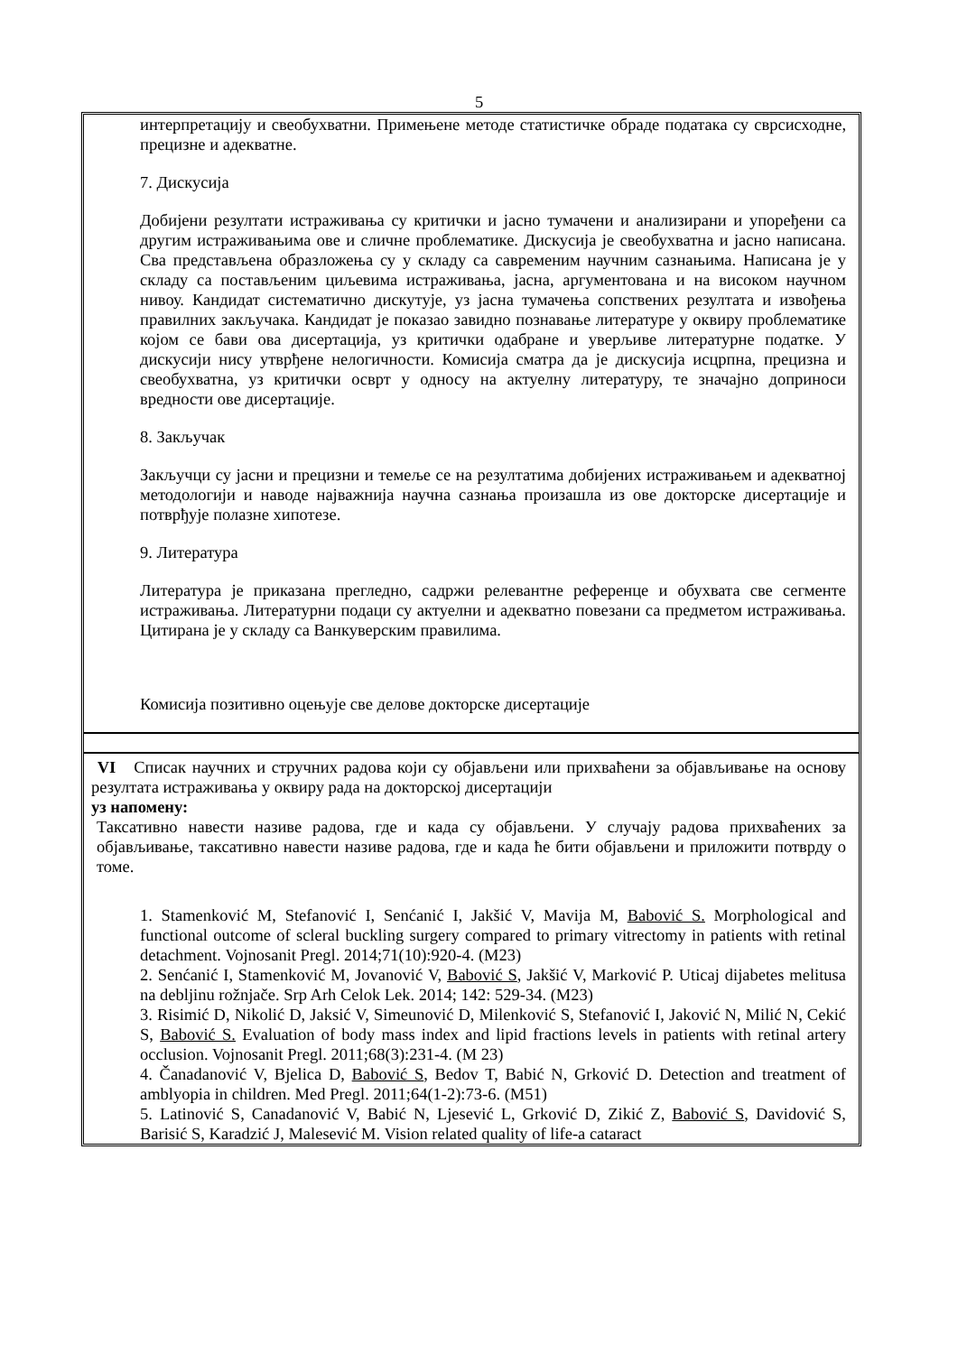5
интерпретацију и свеобухватни. Примењене методе статистичке обраде података су сврсисходне, прецизне и адекватне.
7. Дискусија
Добијени резултати истраживања су критички и јасно тумачени и анализирани и упоређени са другим истраживањима ове и сличне проблематике. Дискусија је свеобухватна и јасно написана. Сва представљена образложења су у складу са савременим научним сазнањима. Написана је у складу са постављеним циљевима истраживања, јасна, аргументована и на високом научном нивоу. Кандидат систематично дискутује, уз јасна тумачења сопствених резултата и извођења правилних закључака. Кандидат је показао завидно познавање литературе у оквиру проблематике којом се бави ова дисертација, уз критички одабране и уверљиве литературне податке. У дискусији нису утврђене нелогичности. Комисија сматра да је дискусија исцрпна, прецизна и свеобухватна, уз критички осврт у односу на актуелну литературу, те значајно доприноси вредности ове дисертације.
8. Закључак
Закључци су јасни и прецизни и темеље се на резултатима добијених истраживањем и адекватној методологији и наводе најважнија научна сазнања произашла из ове докторске дисертације и потврђује полазне хипотезе.
9. Литература
Литература је приказана прегледно, садржи релевантне референце и обухвата све сегменте истраживања. Литературни подаци су актуелни и адекватно повезани са предметом истраживања. Цитирана је у складу са Ванкуверским правилима.
Комисија позитивно оцењује све делове докторске дисертације
VI Списак научних и стручних радова који су објављени или прихваћени за објављивање на основу резултата истраживања у оквиру рада на докторској дисертацији
уз напомену:
Таксативно навести називе радова, где и када су објављени. У случају радова прихваћених за објављивање, таксативно навести називе радова, где и када ће бити објављени и приложити потврду о томе.
1. Stamenković M, Stefanović I, Senćanić I, Jakšić V, Mavija M, Babović S. Morphological and functional outcome of scleral buckling surgery compared to primary vitrectomy in patients with retinal detachment. Vojnosanit Pregl. 2014;71(10):920-4. (M23)
2. Senćanić I, Stamenković M, Jovanović V, Babović S, Jakšić V, Marković P. Uticaj dijabetes melitusa na debljinu rožnjače. Srp Arh Celok Lek. 2014; 142: 529-34. (M23)
3. Risimić D, Nikolić D, Jaksić V, Simeunović D, Milenković S, Stefanović I, Jaković N, Milić N, Cekić S, Babović S. Evaluation of body mass index and lipid fractions levels in patients with retinal artery occlusion. Vojnosanit Pregl. 2011;68(3):231-4. (M 23)
4. Čanadanović V, Bjelica D, Babović S, Bedov T, Babić N, Grković D. Detection and treatment of amblyopia in children. Med Pregl. 2011;64(1-2):73-6. (M51)
5. Latinović S, Canadanović V, Babić N, Ljesević L, Grković D, Zikić Z, Babović S, Davidović S, Barisić S, Karadzić J, Malesević M. Vision related quality of life-a cataract